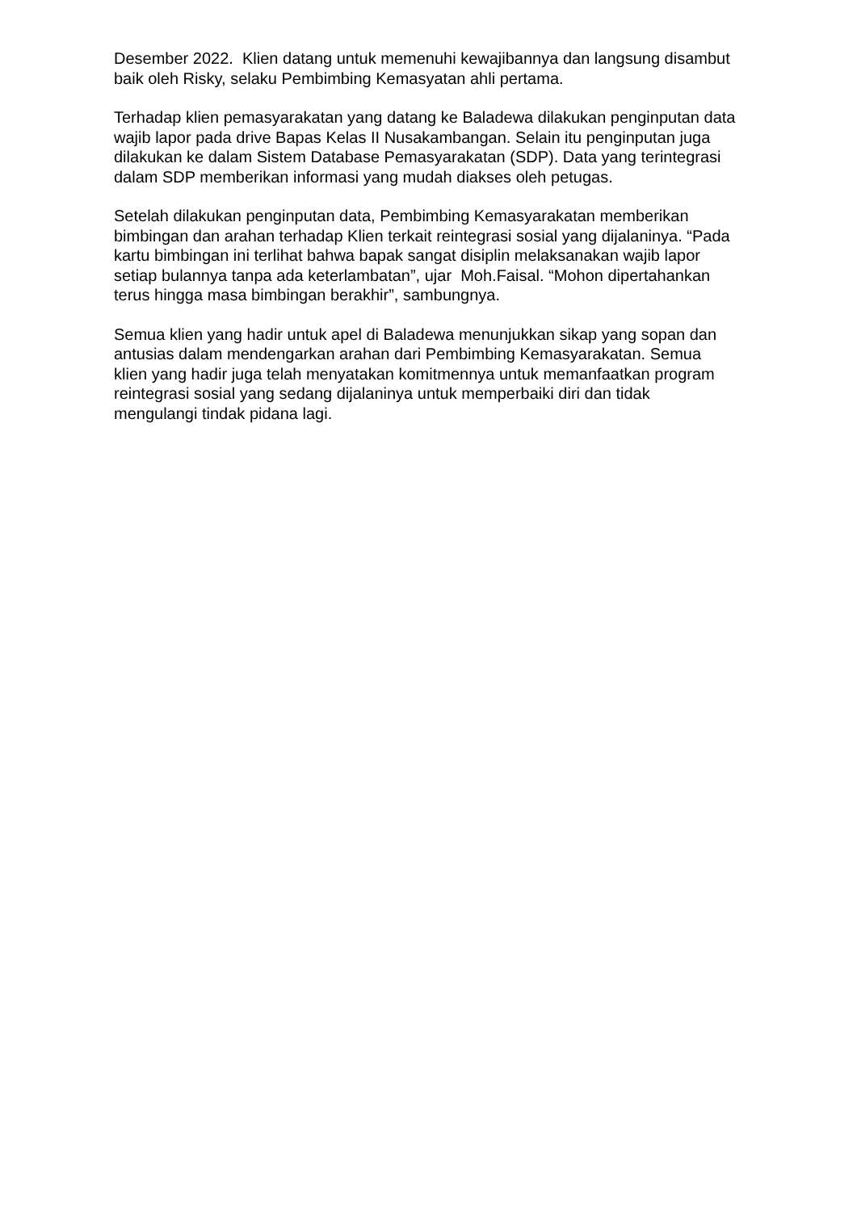Desember 2022. Klien datang untuk memenuhi kewajibannya dan langsung disambut baik oleh Risky, selaku Pembimbing Kemasyatan ahli pertama.
Terhadap klien pemasyarakatan yang datang ke Baladewa dilakukan penginputan data wajib lapor pada drive Bapas Kelas II Nusakambangan. Selain itu penginputan juga dilakukan ke dalam Sistem Database Pemasyarakatan (SDP). Data yang terintegrasi dalam SDP memberikan informasi yang mudah diakses oleh petugas.
Setelah dilakukan penginputan data, Pembimbing Kemasyarakatan memberikan bimbingan dan arahan terhadap Klien terkait reintegrasi sosial yang dijalaninya. “Pada kartu bimbingan ini terlihat bahwa bapak sangat disiplin melaksanakan wajib lapor setiap bulannya tanpa ada keterlambatan”, ujar Moh.Faisal. “Mohon dipertahankan terus hingga masa bimbingan berakhir”, sambungnya.
Semua klien yang hadir untuk apel di Baladewa menunjukkan sikap yang sopan dan antusias dalam mendengarkan arahan dari Pembimbing Kemasyarakatan. Semua klien yang hadir juga telah menyatakan komitmennya untuk memanfaatkan program reintegrasi sosial yang sedang dijalaninya untuk memperbaiki diri dan tidak mengulangi tindak pidana lagi.